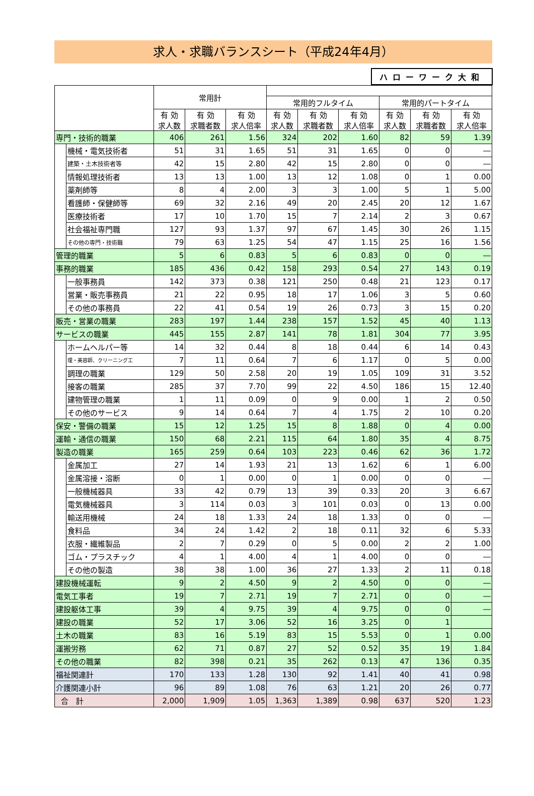求人・求職バランスシート（平成24年4月）
ハローワーク大和
| | | 常用計 | | | | | | | | |
| --- | --- | --- | --- | --- | --- | --- | --- | --- | --- | --- |
| | | | | | 常用的フルタイム | | | 常用的パートタイム | | |
| | | 有 効 求人数 | 有 効 求職者数 | 有 効 求人倍率 | 有 効 求人数 | 有 効 求職者数 | 有 効 求人倍率 | 有 効 求人数 | 有 効 求職者数 | 有 効 求人倍率 |
| 専門・技術的職業 | | 406 | 261 | 1.56 | 324 | 202 | 1.60 | 82 | 59 | 1.39 |
| | 機械・電気技術者 | 51 | 31 | 1.65 | 51 | 31 | 1.65 | 0 | 0 | ― |
| | 建築・土木技術者等 | 42 | 15 | 2.80 | 42 | 15 | 2.80 | 0 | 0 | ― |
| | 情報処理技術者 | 13 | 13 | 1.00 | 13 | 12 | 1.08 | 0 | 1 | 0.00 |
| | 薬剤師等 | 8 | 4 | 2.00 | 3 | 3 | 1.00 | 5 | 1 | 5.00 |
| | 看護師・保健師等 | 69 | 32 | 2.16 | 49 | 20 | 2.45 | 20 | 12 | 1.67 |
| | 医療技術者 | 17 | 10 | 1.70 | 15 | 7 | 2.14 | 2 | 3 | 0.67 |
| | 社会福祉専門職 | 127 | 93 | 1.37 | 97 | 67 | 1.45 | 30 | 26 | 1.15 |
| | その他の専門・技術職 | 79 | 63 | 1.25 | 54 | 47 | 1.15 | 25 | 16 | 1.56 |
| 管理的職業 | | 5 | 6 | 0.83 | 5 | 6 | 0.83 | 0 | 0 | ― |
| 事務的職業 | | 185 | 436 | 0.42 | 158 | 293 | 0.54 | 27 | 143 | 0.19 |
| | 一般事務員 | 142 | 373 | 0.38 | 121 | 250 | 0.48 | 21 | 123 | 0.17 |
| | 営業・販売事務員 | 21 | 22 | 0.95 | 18 | 17 | 1.06 | 3 | 5 | 0.60 |
| | その他の事務員 | 22 | 41 | 0.54 | 19 | 26 | 0.73 | 3 | 15 | 0.20 |
| 販売・営業の職業 | | 283 | 197 | 1.44 | 238 | 157 | 1.52 | 45 | 40 | 1.13 |
| サービスの職業 | | 445 | 155 | 2.87 | 141 | 78 | 1.81 | 304 | 77 | 3.95 |
| | ホームヘルパー等 | 14 | 32 | 0.44 | 8 | 18 | 0.44 | 6 | 14 | 0.43 |
| | 理・美容師、クリーニング工 | 7 | 11 | 0.64 | 7 | 6 | 1.17 | 0 | 5 | 0.00 |
| | 調理の職業 | 129 | 50 | 2.58 | 20 | 19 | 1.05 | 109 | 31 | 3.52 |
| | 接客の職業 | 285 | 37 | 7.70 | 99 | 22 | 4.50 | 186 | 15 | 12.40 |
| | 建物管理の職業 | 1 | 11 | 0.09 | 0 | 9 | 0.00 | 1 | 2 | 0.50 |
| | その他のサービス | 9 | 14 | 0.64 | 7 | 4 | 1.75 | 2 | 10 | 0.20 |
| 保安・警備の職業 | | 15 | 12 | 1.25 | 15 | 8 | 1.88 | 0 | 4 | 0.00 |
| 運輸・通信の職業 | | 150 | 68 | 2.21 | 115 | 64 | 1.80 | 35 | 4 | 8.75 |
| 製造の職業 | | 165 | 259 | 0.64 | 103 | 223 | 0.46 | 62 | 36 | 1.72 |
| | 金属加工 | 27 | 14 | 1.93 | 21 | 13 | 1.62 | 6 | 1 | 6.00 |
| | 金属溶接・溶断 | 0 | 1 | 0.00 | 0 | 1 | 0.00 | 0 | 0 | ― |
| | 一般機械器具 | 33 | 42 | 0.79 | 13 | 39 | 0.33 | 20 | 3 | 6.67 |
| | 電気機械器具 | 3 | 114 | 0.03 | 3 | 101 | 0.03 | 0 | 13 | 0.00 |
| | 輸送用機械 | 24 | 18 | 1.33 | 24 | 18 | 1.33 | 0 | 0 | ― |
| | 食料品 | 34 | 24 | 1.42 | 2 | 18 | 0.11 | 32 | 6 | 5.33 |
| | 衣服・繊維製品 | 2 | 7 | 0.29 | 0 | 5 | 0.00 | 2 | 2 | 1.00 |
| | ゴム・プラスチック | 4 | 1 | 4.00 | 4 | 1 | 4.00 | 0 | 0 | ― |
| | その他の製造 | 38 | 38 | 1.00 | 36 | 27 | 1.33 | 2 | 11 | 0.18 |
| 建設機械運転 | | 9 | 2 | 4.50 | 9 | 2 | 4.50 | 0 | 0 | ― |
| 電気工事者 | | 19 | 7 | 2.71 | 19 | 7 | 2.71 | 0 | 0 | ― |
| 建設躯体工事 | | 39 | 4 | 9.75 | 39 | 4 | 9.75 | 0 | 0 | ― |
| 建設の職業 | | 52 | 17 | 3.06 | 52 | 16 | 3.25 | 0 | 1 | |
| 土木の職業 | | 83 | 16 | 5.19 | 83 | 15 | 5.53 | 0 | 1 | 0.00 |
| 運搬労務 | | 62 | 71 | 0.87 | 27 | 52 | 0.52 | 35 | 19 | 1.84 |
| その他の職業 | | 82 | 398 | 0.21 | 35 | 262 | 0.13 | 47 | 136 | 0.35 |
| 福祉関連計 | | 170 | 133 | 1.28 | 130 | 92 | 1.41 | 40 | 41 | 0.98 |
| 介護関連小計 | | 96 | 89 | 1.08 | 76 | 63 | 1.21 | 20 | 26 | 0.77 |
| 合 計 | | 2,000 | 1,909 | 1.05 | 1,363 | 1,389 | 0.98 | 637 | 520 | 1.23 |